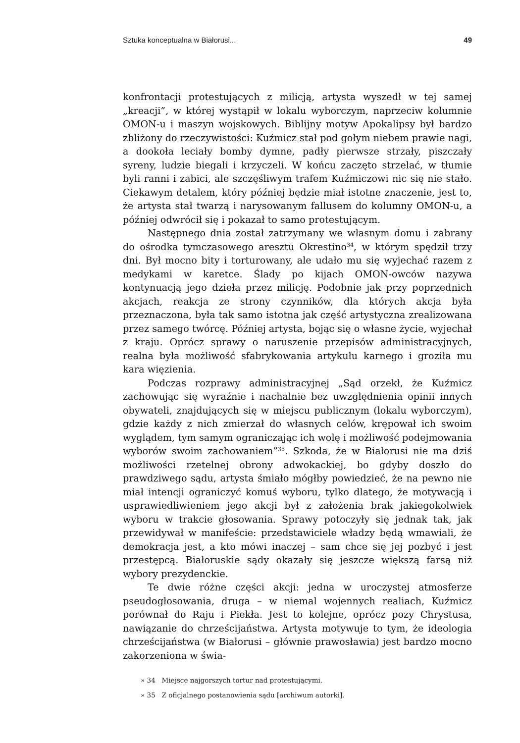Sztuka konceptualna w Białorusi... 49
konfrontacji protestujących z milicją, artysta wyszedł w tej samej „kreacji”, w której wystąpił w lokalu wyborczym, naprzeciw kolumnie OMON-­u i maszyn wojskowych. Biblijny motyw Apokalipsy był bardzo zbliżony do rzeczywistości: Kuźmicz stał pod gołym niebem prawie nagi, a dookoła leciały bomby dymne, padły pierwsze strzały, piszczały syreny, ludzie biegali i krzyczeli. W końcu zaczęto strzelać, w tłumie byli ranni i zabici, ale szczęśliwym trafem Kuźmiczowi nic się nie stało. Ciekawym detalem, który później będzie miał istotne znaczenie, jest to, że artysta stał twarzą i narysowanym fallusem do kolumny OMON-u, a później odwrócił się i pokazał to samo protestującym.
Następnego dnia został zatrzymany we własnym domu i zabrany do ośrodka tymczasowego aresztu Okrestino<sup>34</sup>, w którym spędził trzy dni. Był mocno bity i torturowany, ale udało mu się wyjechać razem z medykami w karetce. Ślady po kijach OMON-owców nazywa kontynuacją jego dzieła przez milicję. Podobnie jak przy poprzednich akcjach, reakcja ze strony czynników, dla których akcja była przeznaczona, była tak samo istotna jak część artystyczna zrealizowana przez samego twórcę. Później artysta, bojąc się o własne życie, wyjechał z kraju. Oprócz sprawy o naruszenie przepisów administracyjnych, realna była możliwość sfabrykowania artykułu karnego i groziła mu kara więzienia.
Podczas rozprawy administracyjnej „Sąd orzekł, że Kuźmicz zachowując się wyraźnie i nachalnie bez uwzględnienia opinii innych obywateli, znajdujących się w miejscu publicznym (lokalu wyborczym), gdzie każdy z nich zmierzał do własnych celów, krępował ich swoim wyglądem, tym samym ograniczając ich wolę i możliwość podejmowania wyborów swoim zachowaniem”<sup>35</sup>. Szkoda, że w Białorusi nie ma dziś możliwości rzetelnej obrony adwokackiej, bo gdyby doszło do prawdziwego sądu, artysta śmiało mógłby powiedzieć, że na pewno nie miał intencji ograniczyć komuś wyboru, tylko dlatego, że motywacją i usprawiedliwieniem jego akcji był z założenia brak jakiegokolwiek wyboru w trakcie głosowania. Sprawy potoczyły się jednak tak, jak przewidywał w manifeście: przedstawiciele władzy będą wmawiali, że demokracja jest, a kto mówi inaczej – sam chce się jej pozbyć i jest przestępcą. Białoruskie sądy okazały się jeszcze większą farsą niż wybory prezydenckie.
Te dwie różne części akcji: jedna w uroczystej atmosferze pseudogłosowania, druga – w niemal wojennych realiach, Kuźmicz porównał do Raju i Piekła. Jest to kolejne, oprócz pozy Chrystusa, nawiązanie do chrześcijaństwa. Artysta motywuje to tym, że ideologia chrześcijaństwa (w Białorusi – głównie prawosławia) jest bardzo mocno zakorzeniona w świa-
» 34 Miejsce najgorszych tortur nad protestującymi.
» 35 Z oficjalnego postanowienia sądu [archiwum autorki].